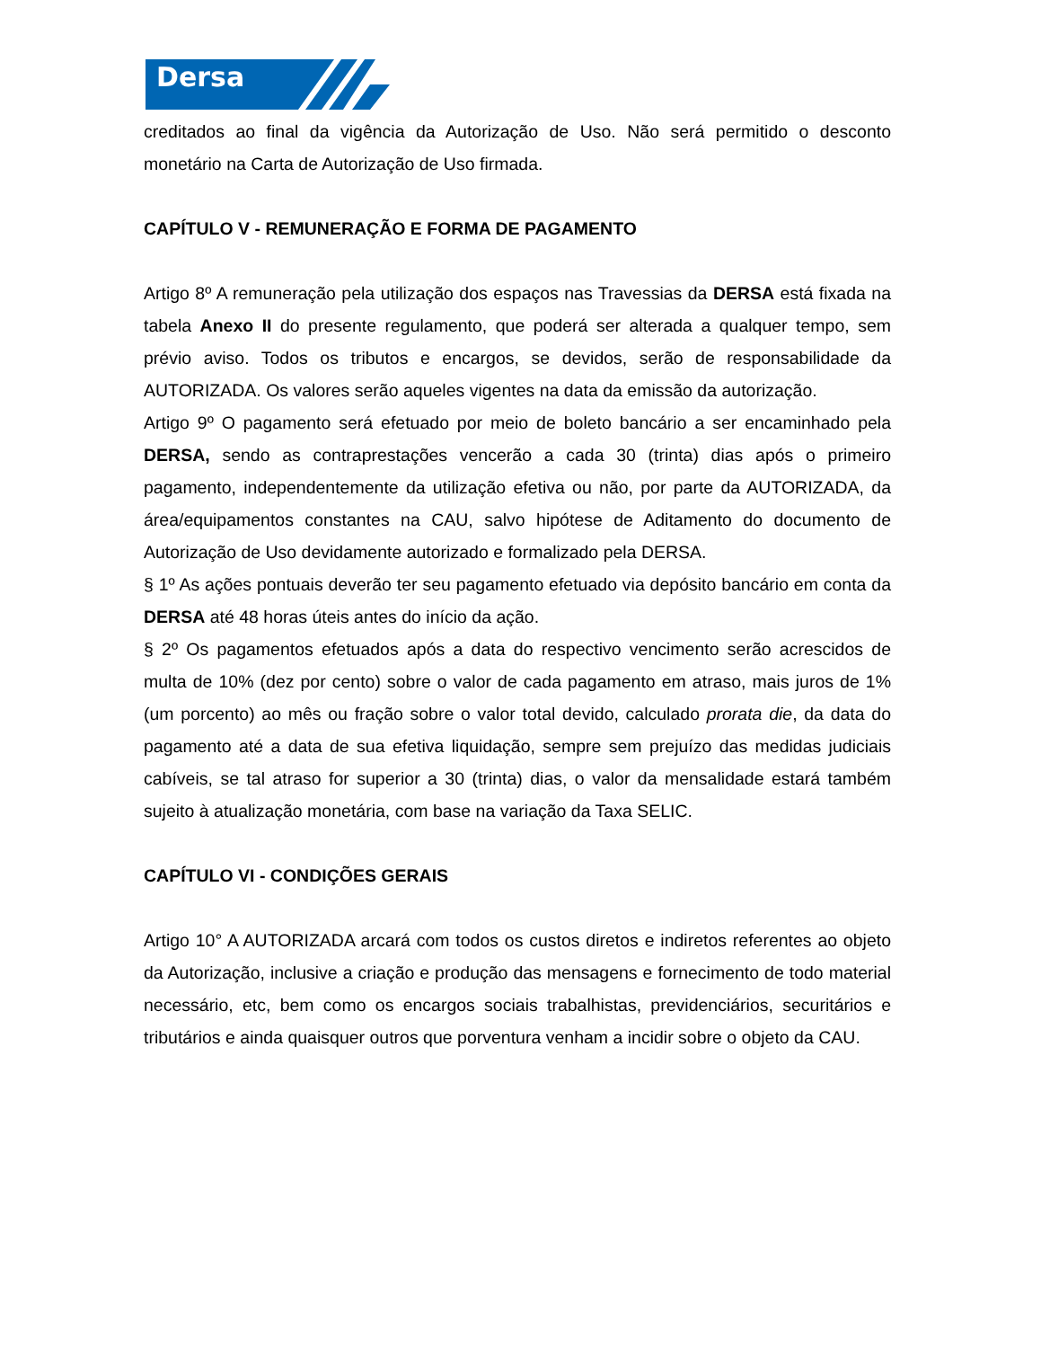Dersa
creditados ao final da vigência da Autorização de Uso. Não será permitido o desconto monetário na Carta de Autorização de Uso firmada.
CAPÍTULO V - REMUNERAÇÃO E FORMA DE PAGAMENTO
Artigo 8º A remuneração pela utilização dos espaços nas Travessias da DERSA está fixada na tabela Anexo II do presente regulamento, que poderá ser alterada a qualquer tempo, sem prévio aviso. Todos os tributos e encargos, se devidos, serão de responsabilidade da AUTORIZADA. Os valores serão aqueles vigentes na data da emissão da autorização.
Artigo 9º O pagamento será efetuado por meio de boleto bancário a ser encaminhado pela DERSA, sendo as contraprestações vencerão a cada 30 (trinta) dias após o primeiro pagamento, independentemente da utilização efetiva ou não, por parte da AUTORIZADA, da área/equipamentos constantes na CAU, salvo hipótese de Aditamento do documento de Autorização de Uso devidamente autorizado e formalizado pela DERSA.
§ 1º As ações pontuais deverão ter seu pagamento efetuado via depósito bancário em conta da DERSA até 48 horas úteis antes do início da ação.
§ 2º Os pagamentos efetuados após a data do respectivo vencimento serão acrescidos de multa de 10% (dez por cento) sobre o valor de cada pagamento em atraso, mais juros de 1% (um porcento) ao mês ou fração sobre o valor total devido, calculado prorata die, da data do pagamento até a data de sua efetiva liquidação, sempre sem prejuízo das medidas judiciais cabíveis, se tal atraso for superior a 30 (trinta) dias, o valor da mensalidade estará também sujeito à atualização monetária, com base na variação da Taxa SELIC.
CAPÍTULO VI - CONDIÇÕES GERAIS
Artigo 10° A AUTORIZADA arcará com todos os custos diretos e indiretos referentes ao objeto da Autorização, inclusive a criação e produção das mensagens e fornecimento de todo material necessário, etc, bem como os encargos sociais trabalhistas, previdenciários, securitários e tributários e ainda quaisquer outros que porventura venham a incidir sobre o objeto da CAU.